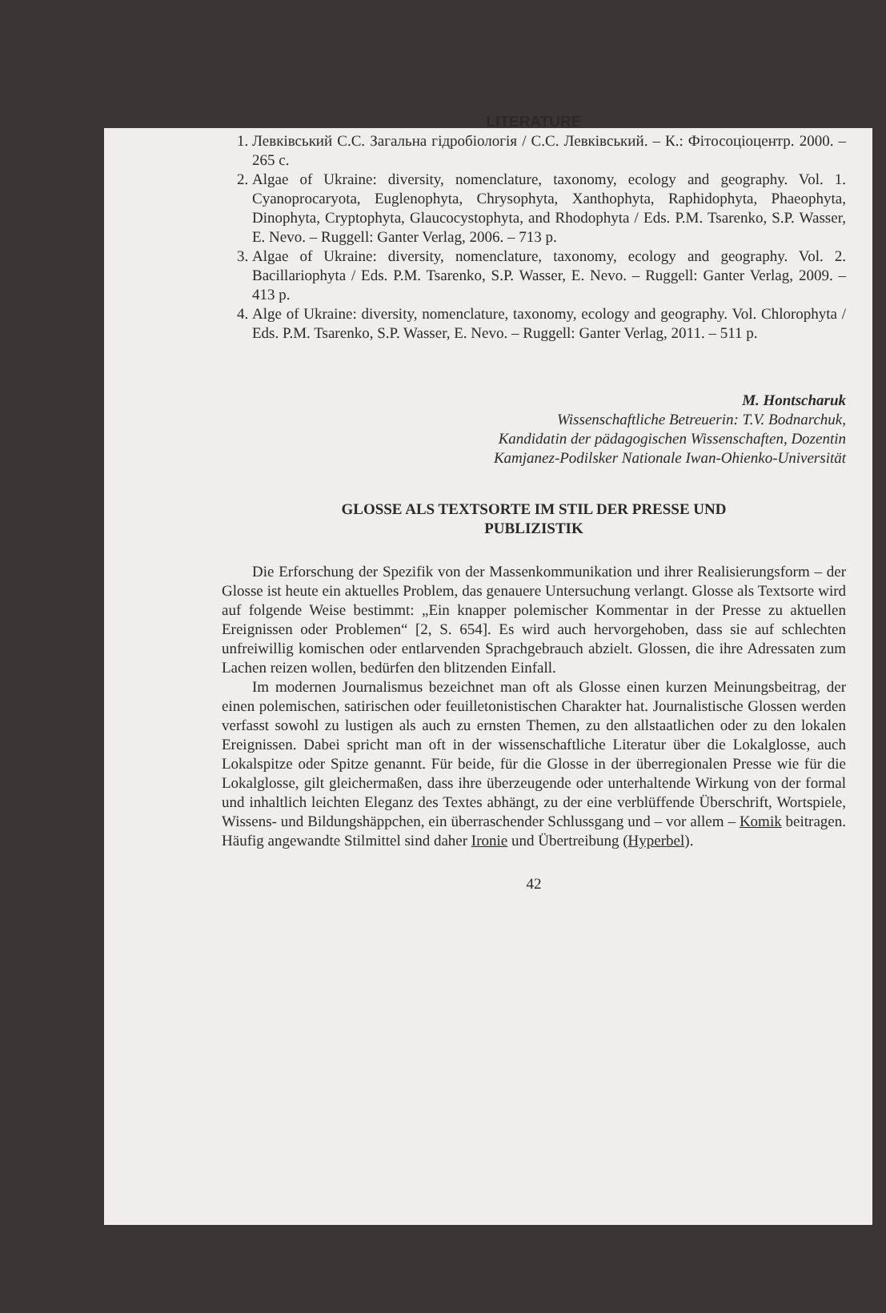LITERATURE
1. Левківський С.С. Загальна гідробіологія / С.С. Левківський. – К.: Фітосоціоцентр. 2000. – 265 с.
2. Algae of Ukraine: diversity, nomenclature, taxonomy, ecology and geography. Vol. 1. Cyanoprocaryota, Euglenophyta, Chrysophyta, Xanthophyta, Raphidophyta, Phaeophyta, Dinophyta, Cryptophyta, Glaucocystophyta, and Rhodophyta / Eds. P.M. Tsarenko, S.P. Wasser, E. Nevo. – Ruggell: Ganter Verlag, 2006. – 713 p.
3. Algae of Ukraine: diversity, nomenclature, taxonomy, ecology and geography. Vol. 2. Bacillariophyta / Eds. P.M. Tsarenko, S.P. Wasser, E. Nevo. – Ruggell: Ganter Verlag, 2009. – 413 p.
4. Alge of Ukraine: diversity, nomenclature, taxonomy, ecology and geography. Vol. Chlorophyta / Eds. P.M. Tsarenko, S.P. Wasser, E. Nevo. – Ruggell: Ganter Verlag, 2011. – 511 p.
M. Hontscharuk
Wissenschaftliche Betreuerin: T.V. Bodnarchuk,
Kandidatin der pädagogischen Wissenschaften, Dozentin
Kamjanez-Podilsker Nationale Iwan-Ohienko-Universität
GLOSSE ALS TEXTSORTE IM STIL DER PRESSE UND
PUBLIZISTIK
Die Erforschung der Spezifik von der Massenkommunikation und ihrer Realisierungsform – der Glosse ist heute ein aktuelles Problem, das genauere Untersuchung verlangt. Glosse als Textsorte wird auf folgende Weise bestimmt: „Ein knapper polemischer Kommentar in der Presse zu aktuellen Ereignissen oder Problemen“ [2, S. 654]. Es wird auch hervorgehoben, dass sie auf schlechten unfreiwillig komischen oder entlarvenden Sprachgebrauch abzielt. Glossen, die ihre Adressaten zum Lachen reizen wollen, bedürfen den blitzenden Einfall.
Im modernen Journalismus bezeichnet man oft als Glosse einen kurzen Meinungsbeitrag, der einen polemischen, satirischen oder feuilletonistischen Charakter hat. Journalistische Glossen werden verfasst sowohl zu lustigen als auch zu ernsten Themen, zu den allstaatlichen oder zu den lokalen Ereignissen. Dabei spricht man oft in der wissenschaftliche Literatur über die Lokalglosse, auch Lokalspitze oder Spitze genannt. Für beide, für die Glosse in der überregionalen Presse wie für die Lokalglosse, gilt gleichermaßen, dass ihre überzeugende oder unterhaltende Wirkung von der formal und inhaltlich leichten Eleganz des Textes abhängt, zu der eine verblüffende Überschrift, Wortspiele, Wissens- und Bildungshäppchen, ein überraschender Schlussgang und – vor allem – Komik beitragen. Häufig angewandte Stilmittel sind daher Ironie und Übertreibung (Hyperbel).
42